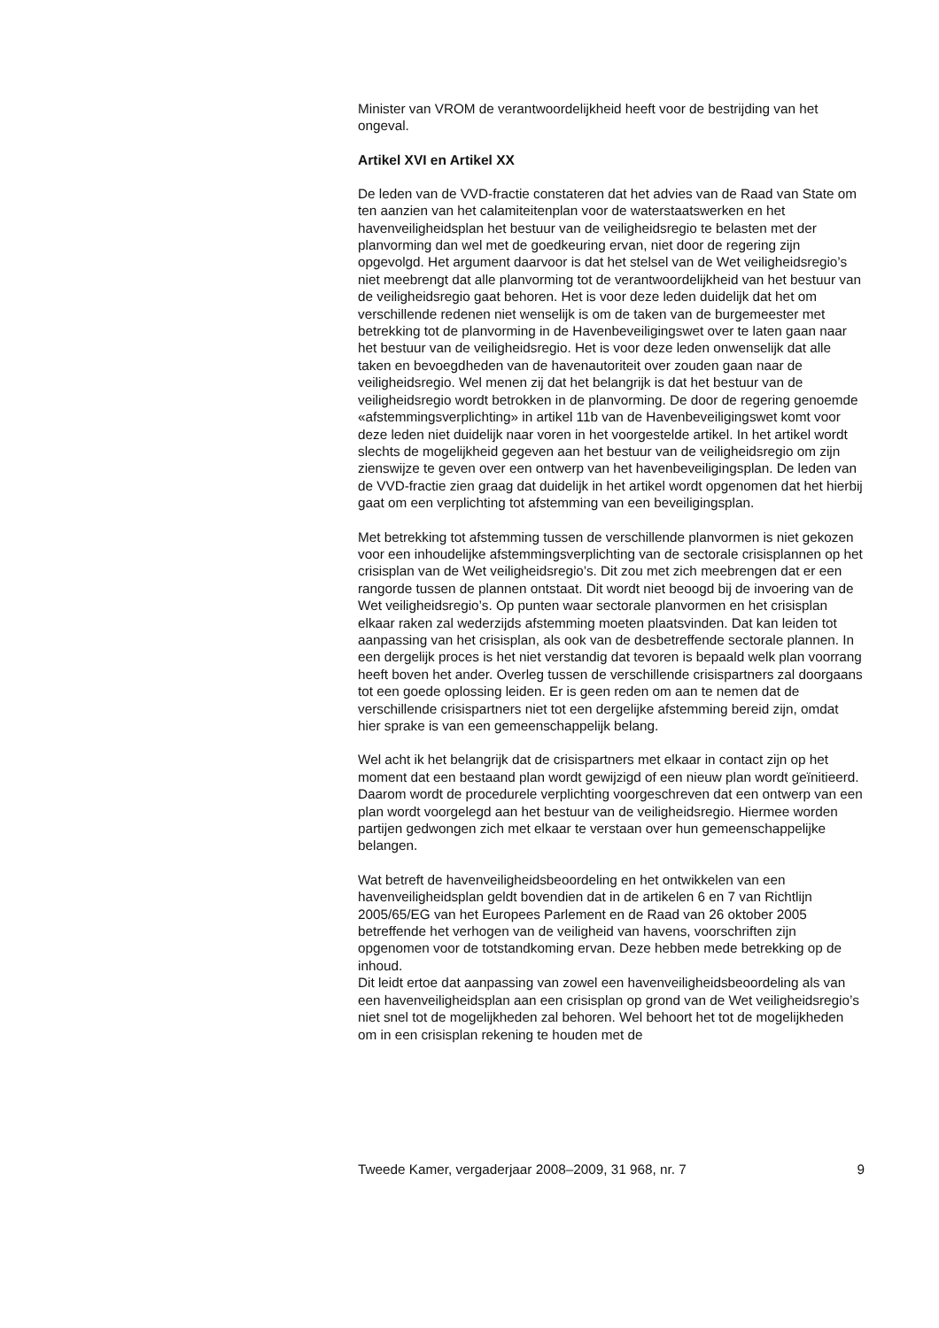Minister van VROM de verantwoordelijkheid heeft voor de bestrijding van het ongeval.
Artikel XVI en Artikel XX
De leden van de VVD-fractie constateren dat het advies van de Raad van State om ten aanzien van het calamiteitenplan voor de waterstaatswerken en het havenveiligheidsplan het bestuur van de veiligheidsregio te belasten met der planvorming dan wel met de goedkeuring ervan, niet door de regering zijn opgevolgd. Het argument daarvoor is dat het stelsel van de Wet veiligheidsregio’s niet meebrengt dat alle planvorming tot de verantwoordelijkheid van het bestuur van de veiligheidsregio gaat behoren. Het is voor deze leden duidelijk dat het om verschillende redenen niet wenselijk is om de taken van de burgemeester met betrekking tot de planvorming in de Havenbeveiligingswet over te laten gaan naar het bestuur van de veiligheidsregio. Het is voor deze leden onwenselijk dat alle taken en bevoegdheden van de havenautoriteit over zouden gaan naar de veiligheidsregio. Wel menen zij dat het belangrijk is dat het bestuur van de veiligheidsregio wordt betrokken in de planvorming. De door de regering genoemde «afstemmingsverplichting» in artikel 11b van de Havenbeveiligingswet komt voor deze leden niet duidelijk naar voren in het voorgestelde artikel. In het artikel wordt slechts de mogelijkheid gegeven aan het bestuur van de veiligheidsregio om zijn zienswijze te geven over een ontwerp van het havenbeveiligingsplan. De leden van de VVD-fractie zien graag dat duidelijk in het artikel wordt opgenomen dat het hierbij gaat om een verplichting tot afstemming van een beveiligingsplan.
Met betrekking tot afstemming tussen de verschillende planvormen is niet gekozen voor een inhoudelijke afstemmingsverplichting van de sectorale crisisplannen op het crisisplan van de Wet veiligheidsregio’s. Dit zou met zich meebrengen dat er een rangorde tussen de plannen ontstaat. Dit wordt niet beoogd bij de invoering van de Wet veiligheidsregio’s. Op punten waar sectorale planvormen en het crisisplan elkaar raken zal wederzijds afstemming moeten plaatsvinden. Dat kan leiden tot aanpassing van het crisisplan, als ook van de desbetreffende sectorale plannen. In een dergelijk proces is het niet verstandig dat tevoren is bepaald welk plan voorrang heeft boven het ander. Overleg tussen de verschillende crisispartners zal doorgaans tot een goede oplossing leiden. Er is geen reden om aan te nemen dat de verschillende crisispartners niet tot een dergelijke afstemming bereid zijn, omdat hier sprake is van een gemeenschappelijk belang.
Wel acht ik het belangrijk dat de crisispartners met elkaar in contact zijn op het moment dat een bestaand plan wordt gewijzigd of een nieuw plan wordt geïnitieerd. Daarom wordt de procedurele verplichting voorgeschreven dat een ontwerp van een plan wordt voorgelegd aan het bestuur van de veiligheidsregio. Hiermee worden partijen gedwongen zich met elkaar te verstaan over hun gemeenschappelijke belangen.
Wat betreft de havenveiligheidsbeoordeling en het ontwikkelen van een havenveiligheidsplan geldt bovendien dat in de artikelen 6 en 7 van Richtlijn 2005/65/EG van het Europees Parlement en de Raad van 26 oktober 2005 betreffende het verhogen van de veiligheid van havens, voorschriften zijn opgenomen voor de totstandkoming ervan. Deze hebben mede betrekking op de inhoud.
Dit leidt ertoe dat aanpassing van zowel een havenveiligheidsbeoordeling als van een havenveiligheidsplan aan een crisisplan op grond van de Wet veiligheidsregio’s niet snel tot de mogelijkheden zal behoren. Wel behoort het tot de mogelijkheden om in een crisisplan rekening te houden met de
Tweede Kamer, vergaderjaar 2008–2009, 31 968, nr. 7 9